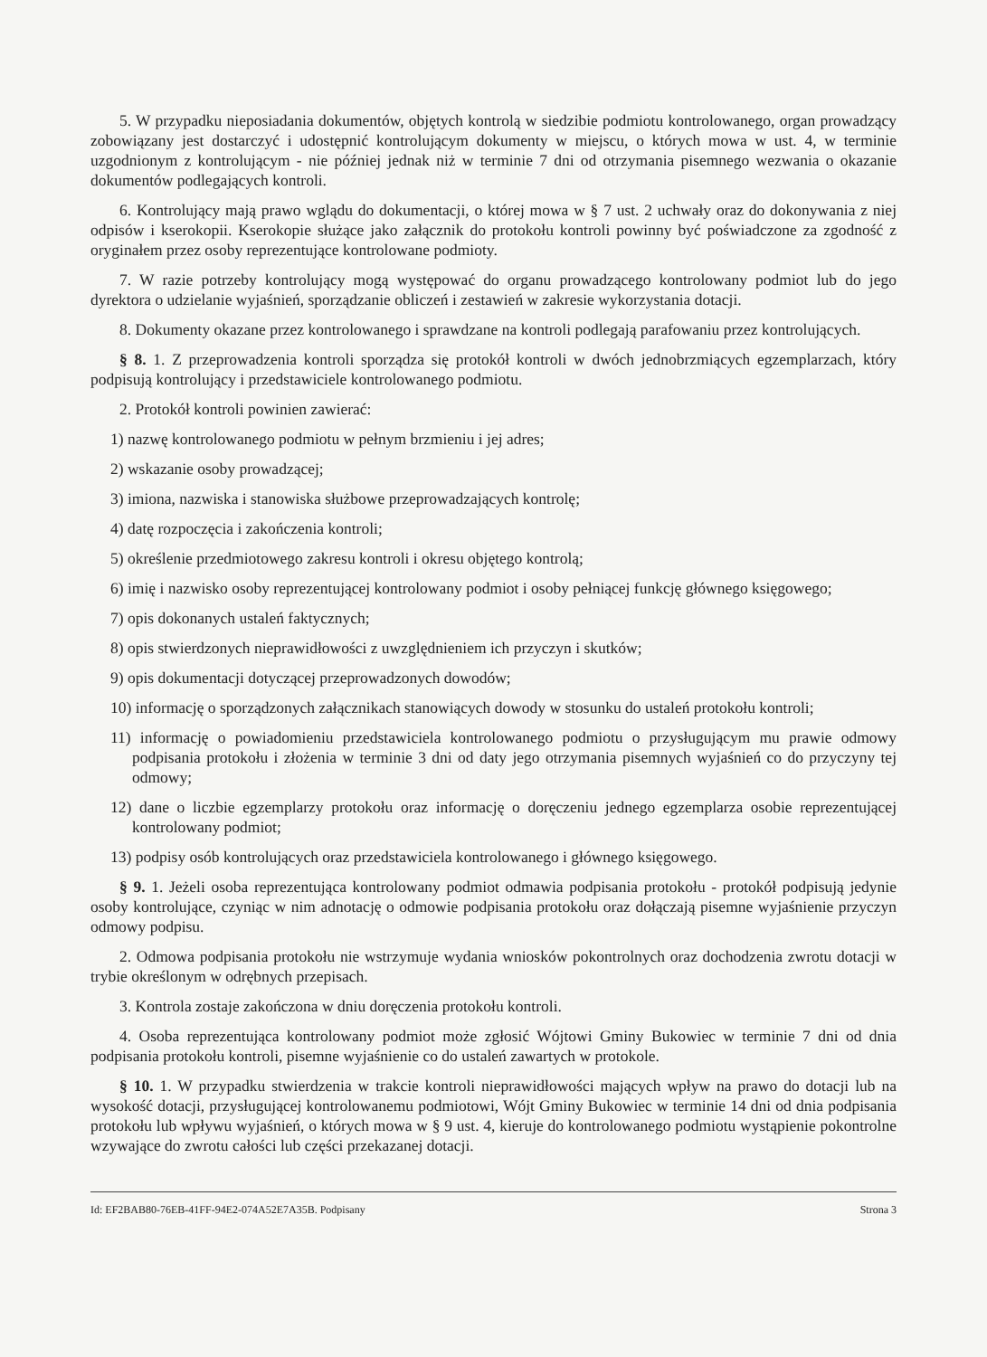5. W przypadku nieposiadania dokumentów, objętych kontrolą w siedzibie podmiotu kontrolowanego, organ prowadzący zobowiązany jest dostarczyć i udostępnić kontrolującym dokumenty w miejscu, o których mowa w ust. 4, w terminie uzgodnionym z kontrolującym - nie później jednak niż w terminie 7 dni od otrzymania pisemnego wezwania o okazanie dokumentów podlegających kontroli.
6. Kontrolujący mają prawo wglądu do dokumentacji, o której mowa w § 7 ust. 2 uchwały oraz do dokonywania z niej odpisów i kserokopii. Kserokopie służące jako załącznik do protokołu kontroli powinny być poświadczone za zgodność z oryginałem przez osoby reprezentujące kontrolowane podmioty.
7. W razie potrzeby kontrolujący mogą występować do organu prowadzącego kontrolowany podmiot lub do jego dyrektora o udzielanie wyjaśnień, sporządzanie obliczeń i zestawień w zakresie wykorzystania dotacji.
8. Dokumenty okazane przez kontrolowanego i sprawdzane na kontroli podlegają parafowaniu przez kontrolujących.
§ 8. 1. Z przeprowadzenia kontroli sporządza się protokół kontroli w dwóch jednobrzmiących egzemplarzach, który podpisują kontrolujący i przedstawiciele kontrolowanego podmiotu.
2. Protokół kontroli powinien zawierać:
1) nazwę kontrolowanego podmiotu w pełnym brzmieniu i jej adres;
2) wskazanie osoby prowadzącej;
3) imiona, nazwiska i stanowiska służbowe przeprowadzających kontrolę;
4) datę rozpoczęcia i zakończenia kontroli;
5) określenie przedmiotowego zakresu kontroli i okresu objętego kontrolą;
6) imię i nazwisko osoby reprezentującej kontrolowany podmiot i osoby pełniącej funkcję głównego księgowego;
7) opis dokonanych ustaleń faktycznych;
8) opis stwierdzonych nieprawidłowości z uwzględnieniem ich przyczyn i skutków;
9) opis dokumentacji dotyczącej przeprowadzonych dowodów;
10) informację o sporządzonych załącznikach stanowiących dowody w stosunku do ustaleń protokołu kontroli;
11) informację o powiadomieniu przedstawiciela kontrolowanego podmiotu o przysługującym mu prawie odmowy podpisania protokołu i złożenia w terminie 3 dni od daty jego otrzymania pisemnych wyjaśnień co do przyczyny tej odmowy;
12) dane o liczbie egzemplarzy protokołu oraz informację o doręczeniu jednego egzemplarza osobie reprezentującej kontrolowany podmiot;
13) podpisy osób kontrolujących oraz przedstawiciela kontrolowanego i głównego księgowego.
§ 9. 1. Jeżeli osoba reprezentująca kontrolowany podmiot odmawia podpisania protokołu - protokół podpisują jedynie osoby kontrolujące, czyniąc w nim adnotację o odmowie podpisania protokołu oraz dołączają pisemne wyjaśnienie przyczyn odmowy podpisu.
2. Odmowa podpisania protokołu nie wstrzymuje wydania wniosków pokontrolnych oraz dochodzenia zwrotu dotacji w trybie określonym w odrębnych przepisach.
3. Kontrola zostaje zakończona w dniu doręczenia protokołu kontroli.
4. Osoba reprezentująca kontrolowany podmiot może zgłosić Wójtowi Gminy Bukowiec w terminie 7 dni od dnia podpisania protokołu kontroli, pisemne wyjaśnienie co do ustaleń zawartych w protokole.
§ 10. 1. W przypadku stwierdzenia w trakcie kontroli nieprawidłowości mających wpływ na prawo do dotacji lub na wysokość dotacji, przysługującej kontrolowanemu podmiotowi, Wójt Gminy Bukowiec w terminie 14 dni od dnia podpisania protokołu lub wpływu wyjaśnień, o których mowa w § 9 ust. 4, kieruje do kontrolowanego podmiotu wystąpienie pokontrolne wzywające do zwrotu całości lub części przekazanej dotacji.
Id: EF2BAB80-76EB-41FF-94E2-074A52E7A35B. Podpisany Strona 3